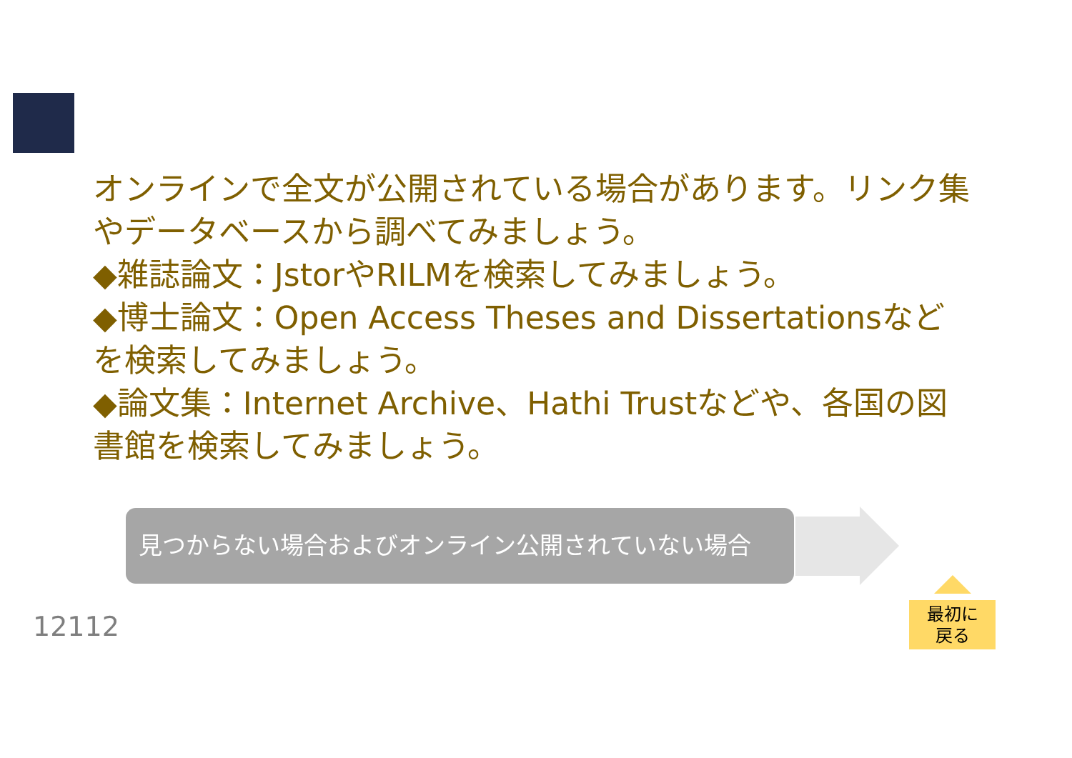オンラインで全文が公開されている場合があります。リンク集やデータベースから調べてみましょう。
◆雑誌論文：JstorやRILMを検索してみましょう。
◆博士論文：Open Access Theses and Dissertationsなどを検索してみましょう。
◆論文集：Internet Archive、Hathi Trustなどや、各国の図書館を検索してみましょう。
見つからない場合およびオンライン公開されていない場合
12112
最初に
戻る